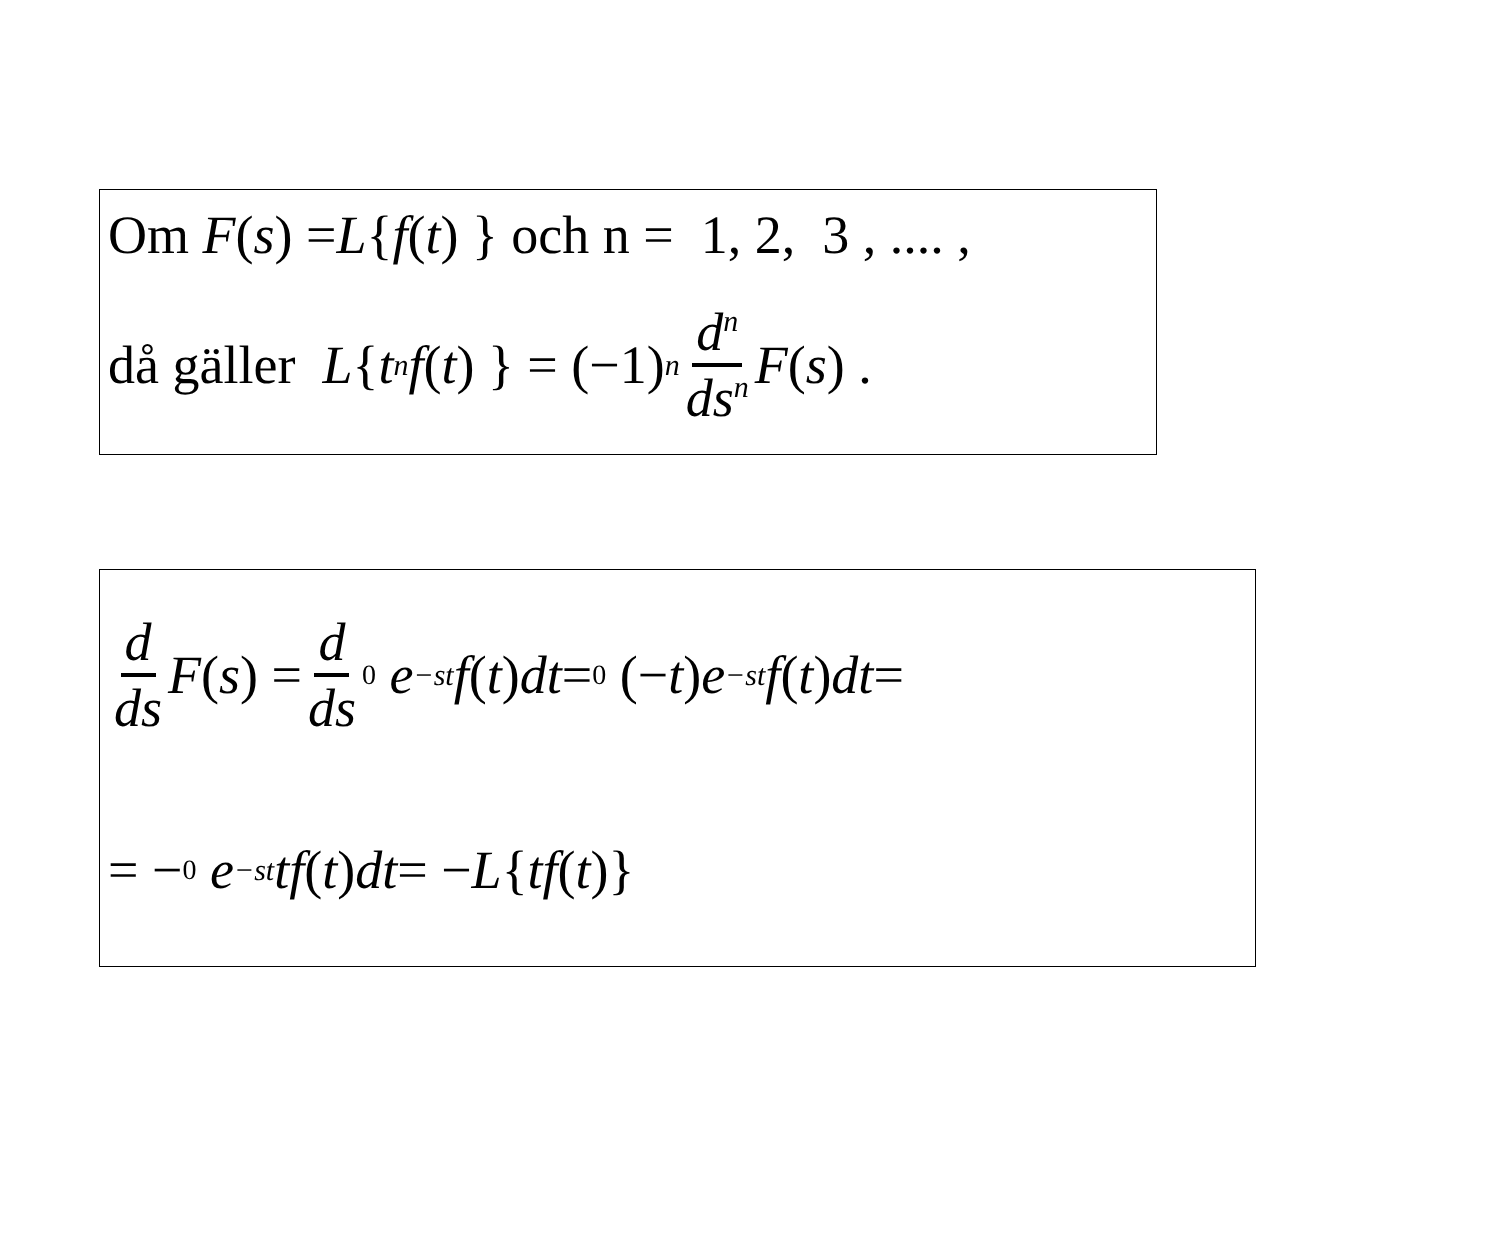Om F (s) = L { f (t) } och n = 1, 2, 3 , .... ,
då gäller L { t<sup>n</sup> f (t) } = (−1)<sup>n</sup> d<sup>n</sup> ds<sup>n</sup> F (s) .
d ds F (s) = d ds <sub>0</sub> e<sup>−st</sup> f (t) dt = <sub>0</sub> (− t) e<sup>−st</sup> f (t) dt =
= − <sub>0</sub> e<sup>−st</sup> tf (t) dt = − L { tf (t)}